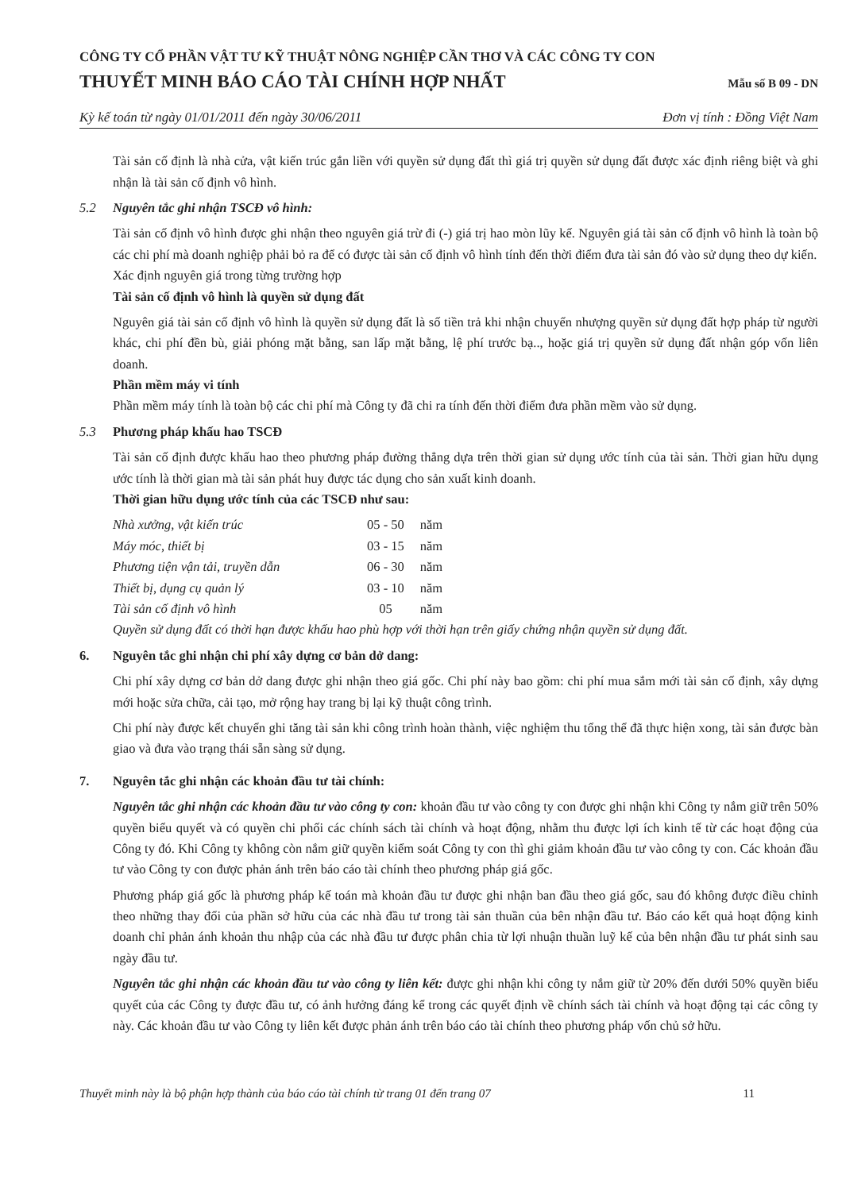CÔNG TY CỔ PHẦN VẬT TƯ KỸ THUẬT NÔNG NGHIỆP CẦN THƠ VÀ CÁC CÔNG TY CON
THUYẾT MINH BÁO CÁO TÀI CHÍNH HỢP NHẤT Mẫu số B 09 - DN
Kỳ kế toán từ ngày 01/01/2011 đến ngày 30/06/2011 Đơn vị tính : Đồng Việt Nam
Tài sản cố định là nhà cửa, vật kiến trúc gắn liền với quyền sử dụng đất thì giá trị quyền sử dụng đất được xác định riêng biệt và ghi nhận là tài sản cố định vô hình.
5.2 Nguyên tắc ghi nhận TSCĐ vô hình:
Tài sản cố định vô hình được ghi nhận theo nguyên giá trừ đi (-) giá trị hao mòn lũy kế. Nguyên giá tài sản cố định vô hình là toàn bộ các chi phí mà doanh nghiệp phải bỏ ra để có được tài sản cố định vô hình tính đến thời điểm đưa tài sản đó vào sử dụng theo dự kiến.
Xác định nguyên giá trong từng trường hợp
Tài sản cố định vô hình là quyền sử dụng đất
Nguyên giá tài sản cố định vô hình là quyền sử dụng đất là số tiền trả khi nhận chuyển nhượng quyền sử dụng đất hợp pháp từ người khác, chi phí đền bù, giải phóng mặt bằng, san lấp mặt bằng, lệ phí trước bạ.., hoặc giá trị quyền sử dụng đất nhận góp vốn liên doanh.
Phần mềm máy vi tính
Phần mềm máy tính là toàn bộ các chi phí mà Công ty đã chi ra tính đến thời điểm đưa phần mềm vào sử dụng.
5.3 Phương pháp khấu hao TSCĐ
Tài sản cố định được khấu hao theo phương pháp đường thẳng dựa trên thời gian sử dụng ước tính của tài sản. Thời gian hữu dụng ước tính là thời gian mà tài sản phát huy được tác dụng cho sản xuất kinh doanh.
Thời gian hữu dụng ước tính của các TSCĐ như sau:
| Nhà xưởng, vật kiến trúc | 05 - 50 | năm |
| Máy móc, thiết bị | 03 - 15 | năm |
| Phương tiện vận tải, truyền dẫn | 06 - 30 | năm |
| Thiết bị, dụng cụ quản lý | 03 - 10 | năm |
| Tài sản cố định vô hình | 05 | năm |
Quyền sử dụng đất có thời hạn được khấu hao phù hợp với thời hạn trên giấy chứng nhận quyền sử dụng đất.
6. Nguyên tắc ghi nhận chi phí xây dựng cơ bản dở dang:
Chi phí xây dựng cơ bản dở dang được ghi nhận theo giá gốc. Chi phí này bao gồm: chi phí mua sắm mới tài sản cố định, xây dựng mới hoặc sửa chữa, cải tạo, mở rộng hay trang bị lại kỹ thuật công trình.
Chi phí này được kết chuyển ghi tăng tài sản khi công trình hoàn thành, việc nghiệm thu tổng thể đã thực hiện xong, tài sản được bàn giao và đưa vào trạng thái sẵn sàng sử dụng.
7. Nguyên tắc ghi nhận các khoản đầu tư tài chính:
Nguyên tắc ghi nhận các khoản đầu tư vào công ty con: khoản đầu tư vào công ty con được ghi nhận khi Công ty nắm giữ trên 50% quyền biểu quyết và có quyền chi phối các chính sách tài chính và hoạt động, nhằm thu được lợi ích kinh tế từ các hoạt động của Công ty đó. Khi Công ty không còn nắm giữ quyền kiểm soát Công ty con thì ghi giảm khoản đầu tư vào công ty con. Các khoản đầu tư vào Công ty con được phản ánh trên báo cáo tài chính theo phương pháp giá gốc.
Phương pháp giá gốc là phương pháp kế toán mà khoản đầu tư được ghi nhận ban đầu theo giá gốc, sau đó không được điều chỉnh theo những thay đổi của phần sở hữu của các nhà đầu tư trong tài sản thuần của bên nhận đầu tư. Báo cáo kết quả hoạt động kinh doanh chỉ phản ánh khoản thu nhập của các nhà đầu tư được phân chia từ lợi nhuận thuần luỹ kế của bên nhận đầu tư phát sinh sau ngày đầu tư.
Nguyên tắc ghi nhận các khoản đầu tư vào công ty liên kết: được ghi nhận khi công ty nắm giữ từ 20% đến dưới 50% quyền biểu quyết của các Công ty được đầu tư, có ảnh hưởng đáng kể trong các quyết định về chính sách tài chính và hoạt động tại các công ty này. Các khoản đầu tư vào Công ty liên kết được phản ánh trên báo cáo tài chính theo phương pháp vốn chủ sở hữu.
Thuyết minh này là bộ phận hợp thành của báo cáo tài chính từ trang 01 đến trang 07 11